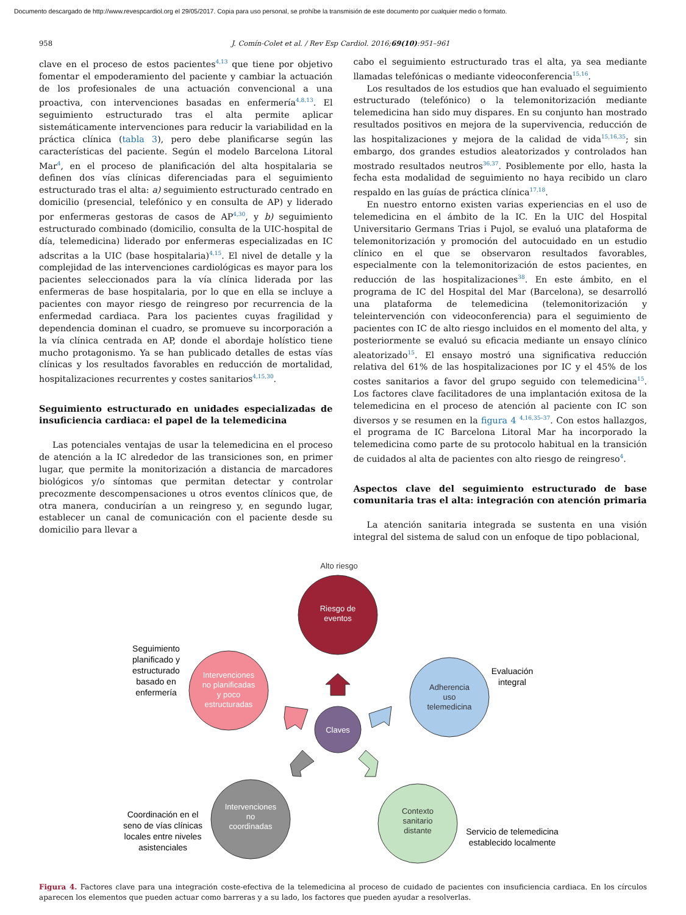Documento descargado de http://www.revespcardiol.org el 29/05/2017. Copia para uso personal, se prohíbe la transmisión de este documento por cualquier medio o formato.
958 J. Comín-Colet et al. / Rev Esp Cardiol. 2016;69(10):951–961
clave en el proceso de estos pacientes<sup>4,13</sup> que tiene por objetivo fomentar el empoderamiento del paciente y cambiar la actuación de los profesionales de una actuación convencional a una proactiva, con intervenciones basadas en enfermería<sup>4,8,13</sup>. El seguimiento estructurado tras el alta permite aplicar sistemáticamente intervenciones para reducir la variabilidad en la práctica clínica (tabla 3), pero debe planificarse según las características del paciente. Según el modelo Barcelona Litoral Mar<sup>4</sup>, en el proceso de planificación del alta hospitalaria se definen dos vías clínicas diferenciadas para el seguimiento estructurado tras el alta: a) seguimiento estructurado centrado en domicilio (presencial, telefónico y en consulta de AP) y liderado por enfermeras gestoras de casos de AP<sup>4,30</sup>, y b) seguimiento estructurado combinado (domicilio, consulta de la UIC-hospital de día, telemedicina) liderado por enfermeras especializadas en IC adscritas a la UIC (base hospitalaria)<sup>4,15</sup>. El nivel de detalle y la complejidad de las intervenciones cardiológicas es mayor para los pacientes seleccionados para la vía clínica liderada por las enfermeras de base hospitalaria, por lo que en ella se incluye a pacientes con mayor riesgo de reingreso por recurrencia de la enfermedad cardiaca. Para los pacientes cuyas fragilidad y dependencia dominan el cuadro, se promueve su incorporación a la vía clínica centrada en AP, donde el abordaje holístico tiene mucho protagonismo. Ya se han publicado detalles de estas vías clínicas y los resultados favorables en reducción de mortalidad, hospitalizaciones recurrentes y costes sanitarios<sup>4,15,30</sup>.
Seguimiento estructurado en unidades especializadas de insuficiencia cardiaca: el papel de la telemedicina
Las potenciales ventajas de usar la telemedicina en el proceso de atención a la IC alrededor de las transiciones son, en primer lugar, que permite la monitorización a distancia de marcadores biológicos y/o síntomas que permitan detectar y controlar precozmente descompensaciones u otros eventos clínicos que, de otra manera, conducirían a un reingreso y, en segundo lugar, establecer un canal de comunicación con el paciente desde su domicilio para llevar a
cabo el seguimiento estructurado tras el alta, ya sea mediante llamadas telefónicas o mediante videoconferencia<sup>15,16</sup>.
Los resultados de los estudios que han evaluado el seguimiento estructurado (telefónico) o la telemonitorización mediante telemedicina han sido muy dispares. En su conjunto han mostrado resultados positivos en mejora de la supervivencia, reducción de las hospitalizaciones y mejora de la calidad de vida<sup>15,16,35</sup>; sin embargo, dos grandes estudios aleatorizados y controlados han mostrado resultados neutros<sup>36,37</sup>. Posiblemente por ello, hasta la fecha esta modalidad de seguimiento no haya recibido un claro respaldo en las guías de práctica clínica<sup>17,18</sup>.
En nuestro entorno existen varias experiencias en el uso de telemedicina en el ámbito de la IC. En la UIC del Hospital Universitario Germans Trias i Pujol, se evaluó una plataforma de telemonitorización y promoción del autocuidado en un estudio clínico en el que se observaron resultados favorables, especialmente con la telemonitorización de estos pacientes, en reducción de las hospitalizaciones<sup>38</sup>. En este ámbito, en el programa de IC del Hospital del Mar (Barcelona), se desarrolló una plataforma de telemedicina (telemonitorización y teleintervención con videoconferencia) para el seguimiento de pacientes con IC de alto riesgo incluidos en el momento del alta, y posteriormente se evaluó su eficacia mediante un ensayo clínico aleatorizado<sup>15</sup>. El ensayo mostró una significativa reducción relativa del 61% de las hospitalizaciones por IC y el 45% de los costes sanitarios a favor del grupo seguido con telemedicina<sup>15</sup>. Los factores clave facilitadores de una implantación exitosa de la telemedicina en el proceso de atención al paciente con IC son diversos y se resumen en la figura 4 <sup>4,16,35–37</sup>. Con estos hallazgos, el programa de IC Barcelona Litoral Mar ha incorporado la telemedicina como parte de su protocolo habitual en la transición de cuidados al alta de pacientes con alto riesgo de reingreso<sup>4</sup>.
Aspectos clave del seguimiento estructurado de base comunitaria tras el alta: integración con atención primaria
La atención sanitaria integrada se sustenta en una visión integral del sistema de salud con un enfoque de tipo poblacional,
Alto riesgo
Riesgo de
eventos
Intervenciones
no planificadas
y poco
estructuradas
Adherencia
uso
telemedicina
Claves
Intervenciones
no
coordinadas
Contexto
sanitario
distante
Seguimiento
planificado y
estructurado
basado en
enfermería
Evaluación
integral
Coordinación en el
seno de vías clínicas
locales entre niveles
asistenciales
Servicio de telemedicina
establecido localmente
Figura 4. Factores clave para una integración coste-efectiva de la telemedicina al proceso de cuidado de pacientes con insuficiencia cardiaca. En los círculos aparecen los elementos que pueden actuar como barreras y a su lado, los factores que pueden ayudar a resolverlas.